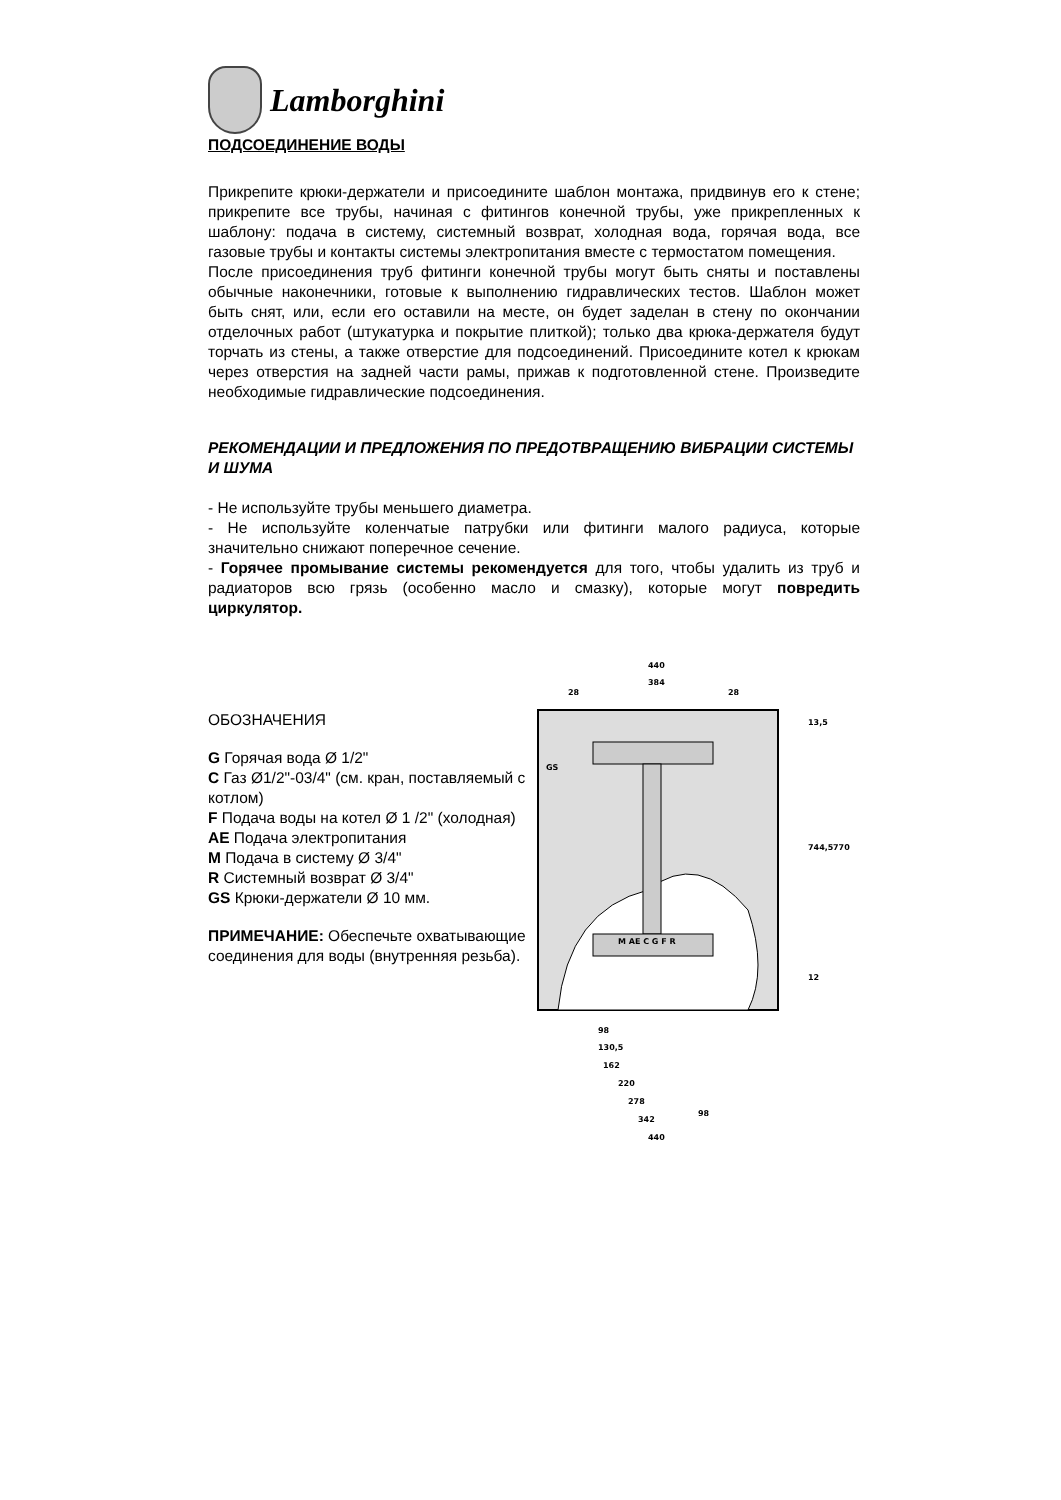Lamborghini
ПОДСОЕДИНЕНИЕ ВОДЫ
Прикрепите крюки-держатели и присоедините шаблон монтажа, придвинув его к стене; прикрепите все трубы, начиная с фитингов конечной трубы, уже прикрепленных к шаблону: подача в систему, системный возврат, холодная вода, горячая вода, все газовые трубы и контакты системы электропитания вместе с термостатом помещения.
После присоединения труб фитинги конечной трубы могут быть сняты и поставлены обычные наконечники, готовые к выполнению гидравлических тестов. Шаблон может быть снят, или, если его оставили на месте, он будет заделан в стену по окончании отделочных работ (штукатурка и покрытие плиткой); только два крюка-держателя будут торчать из стены, а также отверстие для подсоединений. Присоедините котел к крюкам через отверстия на задней части рамы, прижав к подготовленной стене. Произведите необходимые гидравлические подсоединения.
РЕКОМЕНДАЦИИ И ПРЕДЛОЖЕНИЯ ПО ПРЕДОТВРАЩЕНИЮ ВИБРАЦИИ СИСТЕМЫ И ШУМА
- Не используйте трубы меньшего диаметра.
- Не используйте коленчатые патрубки или фитинги малого радиуса, которые значительно снижают поперечное сечение.
- Горячее промывание системы рекомендуется для того, чтобы удалить из труб и радиаторов всю грязь (особенно масло и смазку), которые могут повредить циркулятор.
ОБОЗНАЧЕНИЯ
G Горячая вода Ø 1/2"
C Газ Ø1/2"-03/4" (см. кран, поставляемый с котлом)
F Подача воды на котел Ø 1 /2" (холодная)
AE Подача электропитания
M Подача в систему Ø 3/4"
R Системный возврат Ø 3/4"
GS Крюки-держатели Ø 10 мм.
ПРИМЕЧАНИЕ: Обеспечьте охватывающие соединения для воды (внутренняя резьба).
M AE C G F R
440
384
28
28
GS
13,5
744,5
770
12
98
130,5
162
220
278
342
98
440